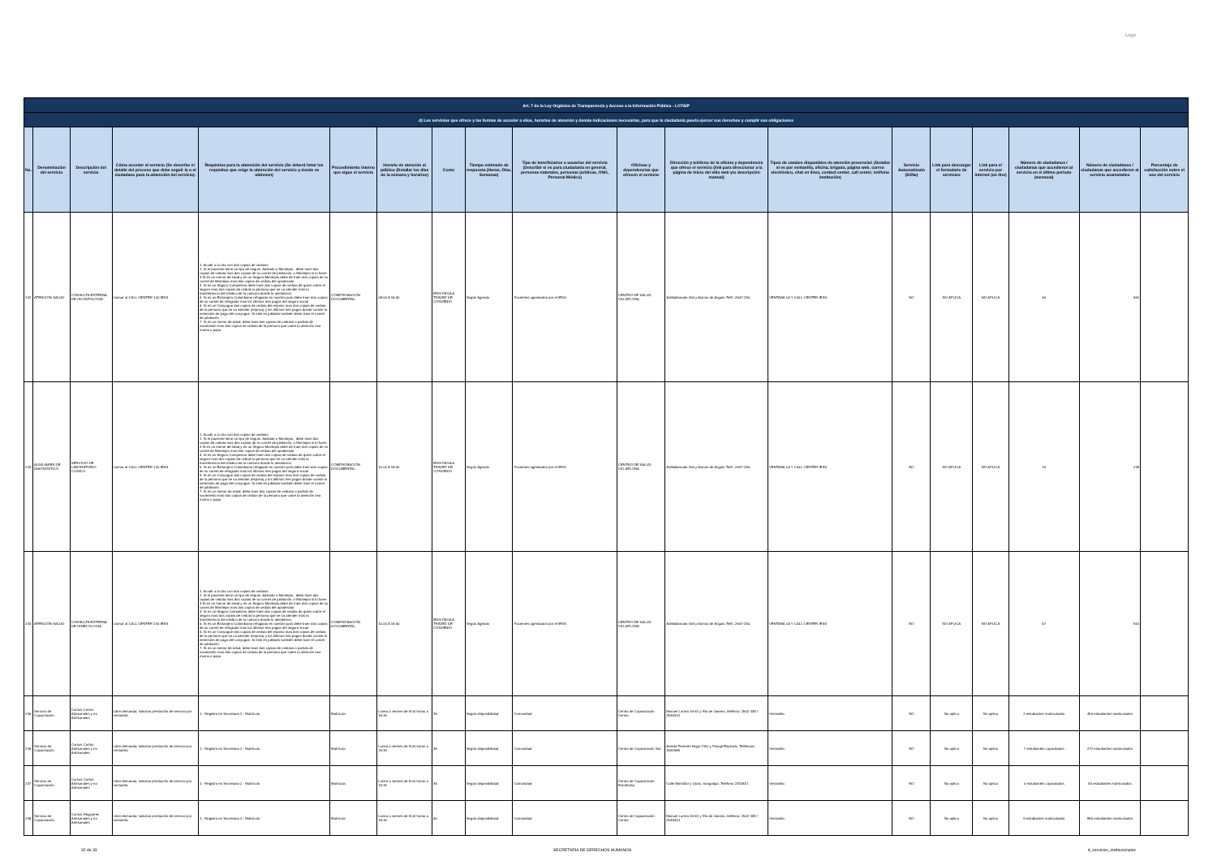Logo
| Art. 7 de la Ley Orgánica de Transparencia y Acceso a la Información Pública - LOTAIP | | | | | | | | | | | | | | | | | | |
| d) Los servicios que ofrece y las formas de acceder a ellos, horarios de atención y demás indicaciones necesarias, para que la ciudadanía pueda ejercer sus derechos y cumplir sus obligaciones | | | | | | | | | | | | | | | | | | |
| No. | Denominación del servicio | Descripción del servicio | Cómo acceder al servicio (Se describe el detalle del proceso que debe seguir la o el ciudadano para la obtención del servicio). | Requisitos para la obtención del servicio (Se deberá listar los requisitos que exige la obtención del servicio y donde se obtienen) | Procedimiento interno que sigue el servicio | Horario de atención al público (Detallar los días de la semana y horarios) | Costo | Tiempo estimado de respuesta (Horas, Días, Semanas) | Tipo de beneficiarios o usuarios del servicio (Describir si es para ciudadanía en general, personas naturales, personas jurídicas, ONG, Personal Médico) | Oficinas y dependencias que ofrecen el servicio | Dirección y teléfono de la oficina y dependencia que ofrece el servicio (link para direccionar a la página de inicio del sitio web y/o descripción manual) | Tipos de canales disponibles de atención presencial: (Detallar si es por ventanilla, oficina, brigada, página web, correo electrónico, chat en línea, contact center, call center, teléfono institución) | Servicio Automatizado (Si/No) | Link para descargar el formulario de servicios | Link para el servicio por internet (on line) | Número de ciudadanos / ciudadanas que accedieron al servicio en el último período (mensual) | Número de ciudadanos / ciudadanas que accedieron al servicio acumulativo | Porcentaje de satisfacción sobre el uso del servicio |
| 242 | ATENCIÓN SALUD | CONSULTA EXTERNA DE ODONTOLOGÍA | Llamar al CALL CENTER 140 IESS | 1. Acudir a la cita con dos copias de cedulas 2. Si el paciente tiene un tipo de seguro Jubilado o Montepio , debe traer dos copias de cedula mas dos copias de su carnet de jubilación, o Montepio si lo fuere 3 Si es un menor de edad y es un Seguro Montepio debe de traer dos copias de su carnet de Montepio mas dos copias de cedula del apoderado 4. Si es un Seguro Campesino debe traer dos copias de cedula de quien cubre el seguro mas dos copias de cedula la persona que se va atender más la transferencia del médico de la comuna donde lo atendieron. 5. Si es un Extranjero Colombiano refugiado en nuestro país debe traer dos copias de su carnet de refugiado mas los últimos tres pagos del seguro social 6. Si es un Conyugue dos copias de cedula del esposo mas dos copias de cedula de la persona que se va atender (esposa) y los últimos tres pagos donde conste la extensión de pago del conyugue. Si este es jubilado también debe traer el carnet de jubilación 7. Si es un menor de edad, debe traer dos copias de cedulas o partida de nacimiento mas dos copias de cedula de la persona que cubre la atención sea mama o papa | COMPROBACIÓN DOCUMENTAL | 08:00 A 16:30 | IESS PAGA A TRAVEZ DE CONVENIO | Según Agenda | Pacientes agendados por el IESS | CENTRO DE SALUD VILLAFLORA | AvMaldonado 406 y Alonso de Angulo Telfs :2647-250. | VENTANILLA Y CALL CENTER IESS | NO | NO APLICA | NO APLICA | 60 | 961 | |
| 243 | AUXILIARES DE DIAGNÓSTICO | SERVICIO DE LABORATORIO CLÍNICO | Llamar al CALL CENTER 140 IESS | 1. Acudir a la cita con dos copias de cedulas 2. Si el paciente tiene un tipo de seguro Jubilado o Montepio , debe traer dos copias de cedula mas dos copias de su carnet de jubilación, o Montepio si lo fuere 3 Si es un menor de edad y es un Seguro Montepio debe de traer dos copias de su carnet de Montepio mas dos copias de cedula del apoderado 4. Si es un Seguro Campesino debe traer dos copias de cedula de quien cubre el seguro mas dos copias de cedula la persona que se va atender más la transferencia del médico de la comuna donde lo atendieron. 5. Si es un Extranjero Colombiano refugiado en nuestro país debe traer dos copias de su carnet de refugiado mas los últimos tres pagos del seguro social 6. Si es un Conyugue dos copias de cedula del esposo mas dos copias de cedula de la persona que se va atender (esposa) y los últimos tres pagos donde conste la extensión de pago del conyugue. Si este es jubilado también debe traer el carnet de jubilación 7. Si es un menor de edad, debe traer dos copias de cedulas o partida de nacimiento mas dos copias de cedula de la persona que cubre la atención sea mama o papa | COMPROBACIÓN DOCUMENTAL | 10:00 A 16:30 | IESS PAGA A TRAVEZ DE CONVENIO | Según Agenda | Pacientes agendados por el IESS | CENTRO DE SALUD VILLAFLORA | AvMaldonado 406 y Alonso de Angulo Telfs :2647-250. | VENTANILLA Y CALL CENTER IESS | NO | NO APLICA | NO APLICA | 15 | 238 | |
| 244 | ATENCIÓN SALUD | CONSULTA EXTERNA DE GINECOLOGÍA | Llamar al CALL CENTER 140 IESS | 1. Acudir a la cita con dos copias de cedulas 2. Si el paciente tiene un tipo de seguro Jubilado o Montepio , debe traer dos copias de cedula mas dos copias de su carnet de jubilación, o Montepio si lo fuere 3 Si es un menor de edad y es un Seguro Montepio debe de traer dos copias de su carnet de Montepio mas dos copias de cedula del apoderado 4. Si es un Seguro Campesino debe traer dos copias de cedula de quien cubre el seguro mas dos copias de cedula la persona que se va atender más la transferencia del médico de la comuna donde lo atendieron. 5. Si es un Extranjero Colombiano refugiado en nuestro país debe traer dos copias de su carnet de refugiado mas los últimos tres pagos del seguro social 6. Si es un Conyugue dos copias de cedula del esposo mas dos copias de cedula de la persona que se va atender (esposa) y los últimos tres pagos donde conste la extensión de pago del conyugue. Si este es jubilado también debe traer el carnet de jubilación 7. Si es un menor de edad, debe traer dos copias de cedulas o partida de nacimiento mas dos copias de cedula de la persona que cubre la atención sea mama o papa | COMPROBACIÓN DOCUMENTAL | 10:00 A 16:30 | IESS PAGA A TRAVEZ DE CONVENIO | Según Agenda | Pacientes agendados por el IESS | CENTRO DE SALUD VILLAFLORA | AvMaldonado 406 y Alonso de Angulo Telfs :2647-250. | VENTANILLA Y CALL CENTER IESS | NO | NO APLICA | NO APLICA | 57 | 910 | |
| 245 | Servicio de Capacitación | Cursos Cortos Artesanales y no Artesanales | Libre demanda; solicitan prestación de servicio por ventanilla | 1.- Registro en Secretaria 2.- Matrícula | Matrícula | Lunea a viernes de 8:00 horas a 16:30 | 35 | Según disponibilidad | Comunidad | Centro de Capacitación Centro | Manuel Larrea 16-61 y Río de Janeiro, teléfono: 2502 438 / 2546414 | Ventanilla | NO | No aplica | No aplica | 2 estudiantes matriculados | 450 estudiantes matriculados | |
| 246 | Servicio de Capacitación | Cursos Cortos Artesanales y no Artesanales | Libre demanda; solicitan prestación de servicio por ventanilla | 1.- Registro en Secretaria 2.- Matrícula | Matrícula | Lunea a viernes de 8:00 horas a 16:30 | 35 | Según disponibilidad | Comunidad | Centro de Capacitación Sur | Aveida Teniente Hugo Ortiz y Pasaje Espinola. Teléfonos: 3061986 | Ventanilla | NO | No aplica | No aplica | 7 estudiantes capacitados | 272 estudiantes matriculados | |
| 247 | Servicio de Capacitación | Cursos Cortos Artesanales y no Artesanales | Libre demanda; solicitan prestación de servicio por ventanilla | 1.- Registro en Secretaria 2.- Matrícula | Matrícula | Lunea a viernes de 8:00 horas a 16:30 | 35 | Según disponibilidad | Comunidad | Centro de Capacitación Rumiñahui | Calle Montúfar y Quito, Sangolquí. Teléfono 2331617. | Ventanilla | NO | No aplica | No aplica | 0 estudiantes capacitados | 54 estudiantes matriculados | |
| 248 | Servicio de Capacitación | Cursos Regulares Artesanales y no Artesanales | Libre demanda; solicitan prestación de servicio por ventanilla | 1.- Registro en Secretaria 2.- Matrícula | Matrícula | Lunea a viernes de 8:00 horas a 16:30 | 60 | Según disponibilidad | Comunidad | Centro de Capacitación Centro | Manuel Larrea 16-61 y Río de Janeiro, teléfono: 2502 438 / 2546414 | Ventanilla | NO | No aplica | No aplica | 8 estudiantes matriculados | 880 estudiantes matriculados | |
32 de 33 SECRETARÍA DE DERECHOS HUMANOS d_servicios_institucionales